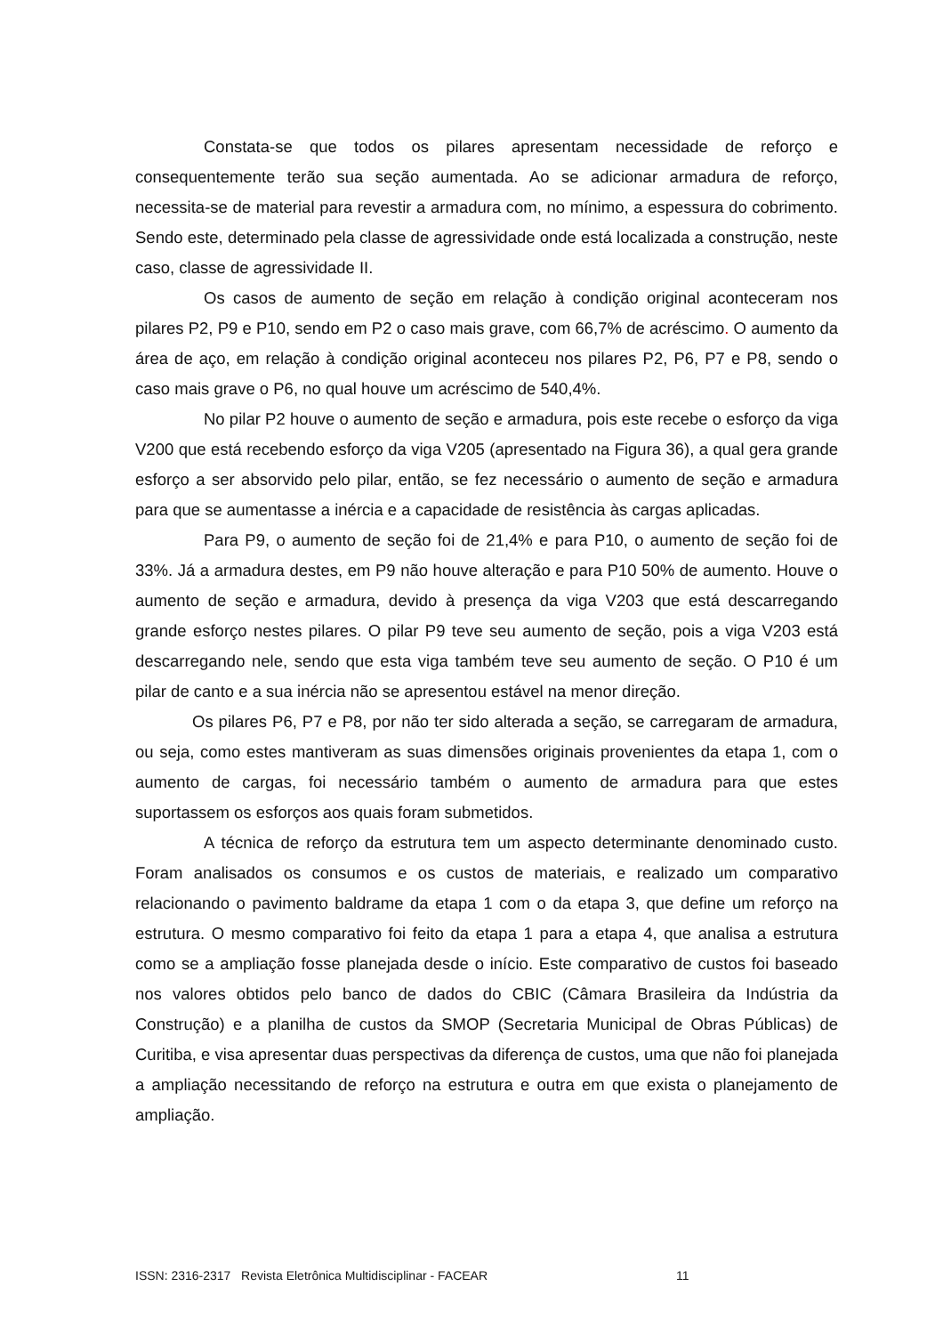Constata-se que todos os pilares apresentam necessidade de reforço e consequentemente terão sua seção aumentada. Ao se adicionar armadura de reforço, necessita-se de material para revestir a armadura com, no mínimo, a espessura do cobrimento. Sendo este, determinado pela classe de agressividade onde está localizada a construção, neste caso, classe de agressividade II.
Os casos de aumento de seção em relação à condição original aconteceram nos pilares P2, P9 e P10, sendo em P2 o caso mais grave, com 66,7% de acréscimo. O aumento da área de aço, em relação à condição original aconteceu nos pilares P2, P6, P7 e P8, sendo o caso mais grave o P6, no qual houve um acréscimo de 540,4%.
No pilar P2 houve o aumento de seção e armadura, pois este recebe o esforço da viga V200 que está recebendo esforço da viga V205 (apresentado na Figura 36), a qual gera grande esforço a ser absorvido pelo pilar, então, se fez necessário o aumento de seção e armadura para que se aumentasse a inércia e a capacidade de resistência às cargas aplicadas.
Para P9, o aumento de seção foi de 21,4% e para P10, o aumento de seção foi de 33%. Já a armadura destes, em P9 não houve alteração e para P10 50% de aumento. Houve o aumento de seção e armadura, devido à presença da viga V203 que está descarregando grande esforço nestes pilares. O pilar P9 teve seu aumento de seção, pois a viga V203 está descarregando nele, sendo que esta viga também teve seu aumento de seção. O P10 é um pilar de canto e a sua inércia não se apresentou estável na menor direção.
Os pilares P6, P7 e P8, por não ter sido alterada a seção, se carregaram de armadura, ou seja, como estes mantiveram as suas dimensões originais provenientes da etapa 1, com o aumento de cargas, foi necessário também o aumento de armadura para que estes suportassem os esforços aos quais foram submetidos.
A técnica de reforço da estrutura tem um aspecto determinante denominado custo. Foram analisados os consumos e os custos de materiais, e realizado um comparativo relacionando o pavimento baldrame da etapa 1 com o da etapa 3, que define um reforço na estrutura. O mesmo comparativo foi feito da etapa 1 para a etapa 4, que analisa a estrutura como se a ampliação fosse planejada desde o início. Este comparativo de custos foi baseado nos valores obtidos pelo banco de dados do CBIC (Câmara Brasileira da Indústria da Construção) e a planilha de custos da SMOP (Secretaria Municipal de Obras Públicas) de Curitiba, e visa apresentar duas perspectivas da diferença de custos, uma que não foi planejada a ampliação necessitando de reforço na estrutura e outra em que exista o planejamento de ampliação.
ISSN: 2316-2317 Revista Eletrônica Multidisciplinar - FACEAR 11